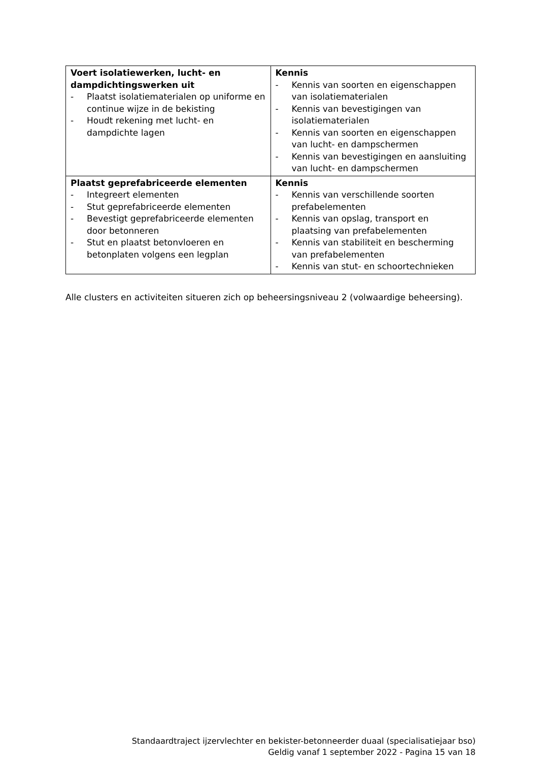| Voert isolatiewerken, lucht- en dampdichtingswerken uit - Plaatst isolatiematerialen op uniforme en continue wijze in de bekisting - Houdt rekening met lucht- en dampdichte lagen | Kennis - Kennis van soorten en eigenschappen van isolatiematerialen - Kennis van bevestigingen van isolatiematerialen - Kennis van soorten en eigenschappen van lucht- en dampschermen - Kennis van bevestigingen en aansluiting van lucht- en dampschermen |
| Plaatst geprefabriceerde elementen - Integreert elementen - Stut geprefabriceerde elementen - Bevestigt geprefabriceerde elementen door betonneren - Stut en plaatst betonvloeren en betonplaten volgens een legplan | Kennis - Kennis van verschillende soorten prefabelementen - Kennis van opslag, transport en plaatsing van prefabelementen - Kennis van stabiliteit en bescherming van prefabelementen - Kennis van stut- en schoortechnieken |
Alle clusters en activiteiten situeren zich op beheersingsniveau 2 (volwaardige beheersing).
Standaardtraject ijzervlechter en bekister-betonneerder duaal (specialisatiejaar bso)
Geldig vanaf 1 september 2022 - Pagina 15 van 18